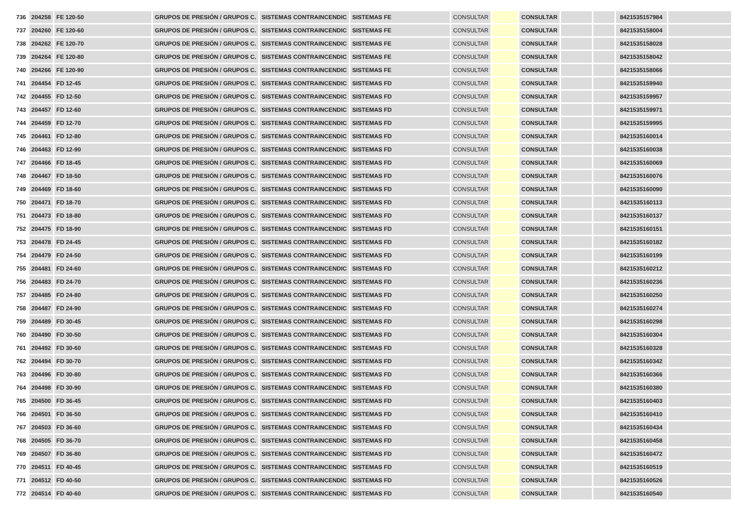| 736 | 204258 | FE 120-50 | GRUPOS DE PRESIÓN / GRUPOS C. | SISTEMAS CONTRAINCENDIC | SISTEMAS FE | CONSULTAR | | CONSULTAR | | | 8421535157984 | |
| 737 | 204260 | FE 120-60 | GRUPOS DE PRESIÓN / GRUPOS C. | SISTEMAS CONTRAINCENDIC | SISTEMAS FE | CONSULTAR | | CONSULTAR | | | 8421535158004 | |
| 738 | 204262 | FE 120-70 | GRUPOS DE PRESIÓN / GRUPOS C. | SISTEMAS CONTRAINCENDIC | SISTEMAS FE | CONSULTAR | | CONSULTAR | | | 8421535158028 | |
| 739 | 204264 | FE 120-80 | GRUPOS DE PRESIÓN / GRUPOS C. | SISTEMAS CONTRAINCENDIC | SISTEMAS FE | CONSULTAR | | CONSULTAR | | | 8421535158042 | |
| 740 | 204266 | FE 120-90 | GRUPOS DE PRESIÓN / GRUPOS C. | SISTEMAS CONTRAINCENDIC | SISTEMAS FE | CONSULTAR | | CONSULTAR | | | 8421535158066 | |
| 741 | 204454 | FD 12-45 | GRUPOS DE PRESIÓN / GRUPOS C. | SISTEMAS CONTRAINCENDIC | SISTEMAS FD | CONSULTAR | | CONSULTAR | | | 8421535159940 | |
| 742 | 204455 | FD 12-50 | GRUPOS DE PRESIÓN / GRUPOS C. | SISTEMAS CONTRAINCENDIC | SISTEMAS FD | CONSULTAR | | CONSULTAR | | | 8421535159957 | |
| 743 | 204457 | FD 12-60 | GRUPOS DE PRESIÓN / GRUPOS C. | SISTEMAS CONTRAINCENDIC | SISTEMAS FD | CONSULTAR | | CONSULTAR | | | 8421535159971 | |
| 744 | 204459 | FD 12-70 | GRUPOS DE PRESIÓN / GRUPOS C. | SISTEMAS CONTRAINCENDIC | SISTEMAS FD | CONSULTAR | | CONSULTAR | | | 8421535159995 | |
| 745 | 204461 | FD 12-80 | GRUPOS DE PRESIÓN / GRUPOS C. | SISTEMAS CONTRAINCENDIC | SISTEMAS FD | CONSULTAR | | CONSULTAR | | | 8421535160014 | |
| 746 | 204463 | FD 12-90 | GRUPOS DE PRESIÓN / GRUPOS C. | SISTEMAS CONTRAINCENDIC | SISTEMAS FD | CONSULTAR | | CONSULTAR | | | 8421535160038 | |
| 747 | 204466 | FD 18-45 | GRUPOS DE PRESIÓN / GRUPOS C. | SISTEMAS CONTRAINCENDIC | SISTEMAS FD | CONSULTAR | | CONSULTAR | | | 8421535160069 | |
| 748 | 204467 | FD 18-50 | GRUPOS DE PRESIÓN / GRUPOS C. | SISTEMAS CONTRAINCENDIC | SISTEMAS FD | CONSULTAR | | CONSULTAR | | | 8421535160076 | |
| 749 | 204469 | FD 18-60 | GRUPOS DE PRESIÓN / GRUPOS C. | SISTEMAS CONTRAINCENDIC | SISTEMAS FD | CONSULTAR | | CONSULTAR | | | 8421535160090 | |
| 750 | 204471 | FD 18-70 | GRUPOS DE PRESIÓN / GRUPOS C. | SISTEMAS CONTRAINCENDIC | SISTEMAS FD | CONSULTAR | | CONSULTAR | | | 8421535160113 | |
| 751 | 204473 | FD 18-80 | GRUPOS DE PRESIÓN / GRUPOS C. | SISTEMAS CONTRAINCENDIC | SISTEMAS FD | CONSULTAR | | CONSULTAR | | | 8421535160137 | |
| 752 | 204475 | FD 18-90 | GRUPOS DE PRESIÓN / GRUPOS C. | SISTEMAS CONTRAINCENDIC | SISTEMAS FD | CONSULTAR | | CONSULTAR | | | 8421535160151 | |
| 753 | 204478 | FD 24-45 | GRUPOS DE PRESIÓN / GRUPOS C. | SISTEMAS CONTRAINCENDIC | SISTEMAS FD | CONSULTAR | | CONSULTAR | | | 8421535160182 | |
| 754 | 204479 | FD 24-50 | GRUPOS DE PRESIÓN / GRUPOS C. | SISTEMAS CONTRAINCENDIC | SISTEMAS FD | CONSULTAR | | CONSULTAR | | | 8421535160199 | |
| 755 | 204481 | FD 24-60 | GRUPOS DE PRESIÓN / GRUPOS C. | SISTEMAS CONTRAINCENDIC | SISTEMAS FD | CONSULTAR | | CONSULTAR | | | 8421535160212 | |
| 756 | 204483 | FD 24-70 | GRUPOS DE PRESIÓN / GRUPOS C. | SISTEMAS CONTRAINCENDIC | SISTEMAS FD | CONSULTAR | | CONSULTAR | | | 8421535160236 | |
| 757 | 204485 | FD 24-80 | GRUPOS DE PRESIÓN / GRUPOS C. | SISTEMAS CONTRAINCENDIC | SISTEMAS FD | CONSULTAR | | CONSULTAR | | | 8421535160250 | |
| 758 | 204487 | FD 24-90 | GRUPOS DE PRESIÓN / GRUPOS C. | SISTEMAS CONTRAINCENDIC | SISTEMAS FD | CONSULTAR | | CONSULTAR | | | 8421535160274 | |
| 759 | 204489 | FD 30-45 | GRUPOS DE PRESIÓN / GRUPOS C. | SISTEMAS CONTRAINCENDIC | SISTEMAS FD | CONSULTAR | | CONSULTAR | | | 8421535160298 | |
| 760 | 204490 | FD 30-50 | GRUPOS DE PRESIÓN / GRUPOS C. | SISTEMAS CONTRAINCENDIC | SISTEMAS FD | CONSULTAR | | CONSULTAR | | | 8421535160304 | |
| 761 | 204492 | FD 30-60 | GRUPOS DE PRESIÓN / GRUPOS C. | SISTEMAS CONTRAINCENDIC | SISTEMAS FD | CONSULTAR | | CONSULTAR | | | 8421535160328 | |
| 762 | 204494 | FD 30-70 | GRUPOS DE PRESIÓN / GRUPOS C. | SISTEMAS CONTRAINCENDIC | SISTEMAS FD | CONSULTAR | | CONSULTAR | | | 8421535160342 | |
| 763 | 204496 | FD 30-80 | GRUPOS DE PRESIÓN / GRUPOS C. | SISTEMAS CONTRAINCENDIC | SISTEMAS FD | CONSULTAR | | CONSULTAR | | | 8421535160366 | |
| 764 | 204498 | FD 30-90 | GRUPOS DE PRESIÓN / GRUPOS C. | SISTEMAS CONTRAINCENDIC | SISTEMAS FD | CONSULTAR | | CONSULTAR | | | 8421535160380 | |
| 765 | 204500 | FD 36-45 | GRUPOS DE PRESIÓN / GRUPOS C. | SISTEMAS CONTRAINCENDIC | SISTEMAS FD | CONSULTAR | | CONSULTAR | | | 8421535160403 | |
| 766 | 204501 | FD 36-50 | GRUPOS DE PRESIÓN / GRUPOS C. | SISTEMAS CONTRAINCENDIC | SISTEMAS FD | CONSULTAR | | CONSULTAR | | | 8421535160410 | |
| 767 | 204503 | FD 36-60 | GRUPOS DE PRESIÓN / GRUPOS C. | SISTEMAS CONTRAINCENDIC | SISTEMAS FD | CONSULTAR | | CONSULTAR | | | 8421535160434 | |
| 768 | 204505 | FD 36-70 | GRUPOS DE PRESIÓN / GRUPOS C. | SISTEMAS CONTRAINCENDIC | SISTEMAS FD | CONSULTAR | | CONSULTAR | | | 8421535160458 | |
| 769 | 204507 | FD 36-80 | GRUPOS DE PRESIÓN / GRUPOS C. | SISTEMAS CONTRAINCENDIC | SISTEMAS FD | CONSULTAR | | CONSULTAR | | | 8421535160472 | |
| 770 | 204511 | FD 40-45 | GRUPOS DE PRESIÓN / GRUPOS C. | SISTEMAS CONTRAINCENDIC | SISTEMAS FD | CONSULTAR | | CONSULTAR | | | 8421535160519 | |
| 771 | 204512 | FD 40-50 | GRUPOS DE PRESIÓN / GRUPOS C. | SISTEMAS CONTRAINCENDIC | SISTEMAS FD | CONSULTAR | | CONSULTAR | | | 8421535160526 | |
| 772 | 204514 | FD 40-60 | GRUPOS DE PRESIÓN / GRUPOS C. | SISTEMAS CONTRAINCENDIC | SISTEMAS FD | CONSULTAR | | CONSULTAR | | | 8421535160540 | |